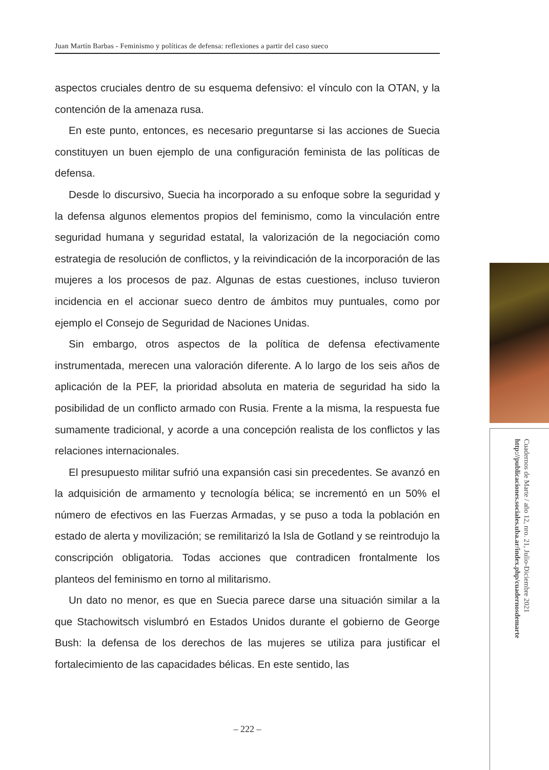Juan Martín Barbas - Feminismo y políticas de defensa: reflexiones a partir del caso sueco
aspectos cruciales dentro de su esquema defensivo: el vínculo con la OTAN, y la contención de la amenaza rusa.
En este punto, entonces, es necesario preguntarse si las acciones de Suecia constituyen un buen ejemplo de una configuración feminista de las políticas de defensa.
Desde lo discursivo, Suecia ha incorporado a su enfoque sobre la seguridad y la defensa algunos elementos propios del feminismo, como la vinculación entre seguridad humana y seguridad estatal, la valorización de la negociación como estrategia de resolución de conflictos, y la reivindicación de la incorporación de las mujeres a los procesos de paz. Algunas de estas cuestiones, incluso tuvieron incidencia en el accionar sueco dentro de ámbitos muy puntuales, como por ejemplo el Consejo de Seguridad de Naciones Unidas.
Sin embargo, otros aspectos de la política de defensa efectivamente instrumentada, merecen una valoración diferente. A lo largo de los seis años de aplicación de la PEF, la prioridad absoluta en materia de seguridad ha sido la posibilidad de un conflicto armado con Rusia. Frente a la misma, la respuesta fue sumamente tradicional, y acorde a una concepción realista de los conflictos y las relaciones internacionales.
El presupuesto militar sufrió una expansión casi sin precedentes. Se avanzó en la adquisición de armamento y tecnología bélica; se incrementó en un 50% el número de efectivos en las Fuerzas Armadas, y se puso a toda la población en estado de alerta y movilización; se remilitarizó la Isla de Gotland y se reintrodujo la conscripción obligatoria. Todas acciones que contradicen frontalmente los planteos del feminismo en torno al militarismo.
Un dato no menor, es que en Suecia parece darse una situación similar a la que Stachowitsch vislumbró en Estados Unidos durante el gobierno de George Bush: la defensa de los derechos de las mujeres se utiliza para justificar el fortalecimiento de las capacidades bélicas. En este sentido, las
– 222 –
Cuadernos de Marte / año 12, nro. 21, Julio-Diciembre 2021
http://publicaciones.sociales.uba.ar/index.php/cuadernosdemarte